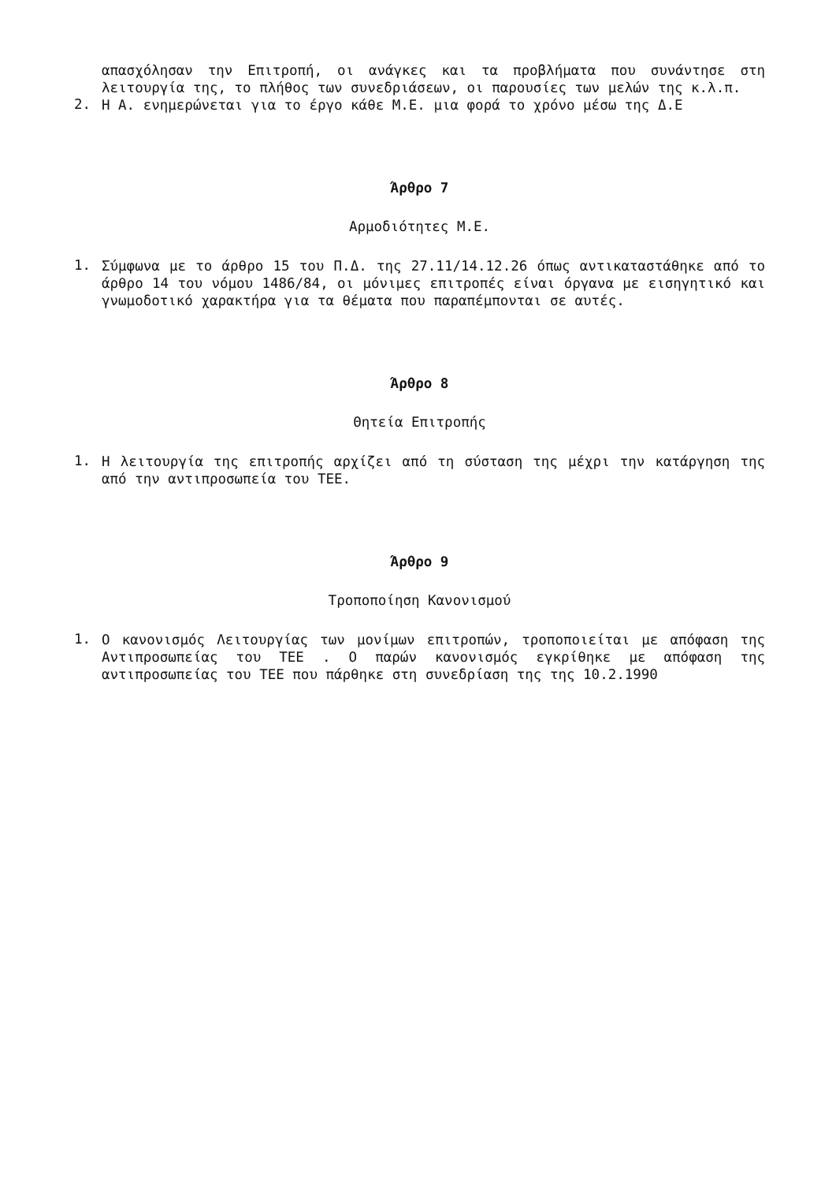απασχόλησαν την Επιτροπή, οι ανάγκες και τα προβλήματα που συνάντησε στη λειτουργία της, το πλήθος των συνεδριάσεων, οι παρουσίες των μελών της κ.λ.π.
2.
Η Α. ενημερώνεται για το έργο κάθε Μ.Ε. μια φορά το χρόνο μέσω της Δ.Ε
Άρθρο 7
Αρμοδιότητες Μ.Ε.
1.
Σύμφωνα με το άρθρο 15 του Π.Δ. της 27.11/14.12.26 όπως αντικαταστάθηκε από το άρθρο 14 του νόμου 1486/84, οι μόνιμες επιτροπές είναι όργανα με εισηγητικό και γνωμοδοτικό χαρακτήρα για τα θέματα που παραπέμπονται σε αυτές.
Άρθρο 8
Θητεία Επιτροπής
1.
Η λειτουργία της επιτροπής αρχίζει από τη σύσταση της μέχρι την κατάργηση της από την αντιπροσωπεία του ΤΕΕ.
Άρθρο 9
Τροποποίηση Κανονισμού
1.
Ο κανονισμός Λειτουργίας των μονίμων επιτροπών, τροποποιείται με απόφαση της Αντιπροσωπείας του ΤΕΕ . Ο παρών κανονισμός εγκρίθηκε με απόφαση της αντιπροσωπείας του ΤΕΕ που πάρθηκε στη συνεδρίαση της της 10.2.1990